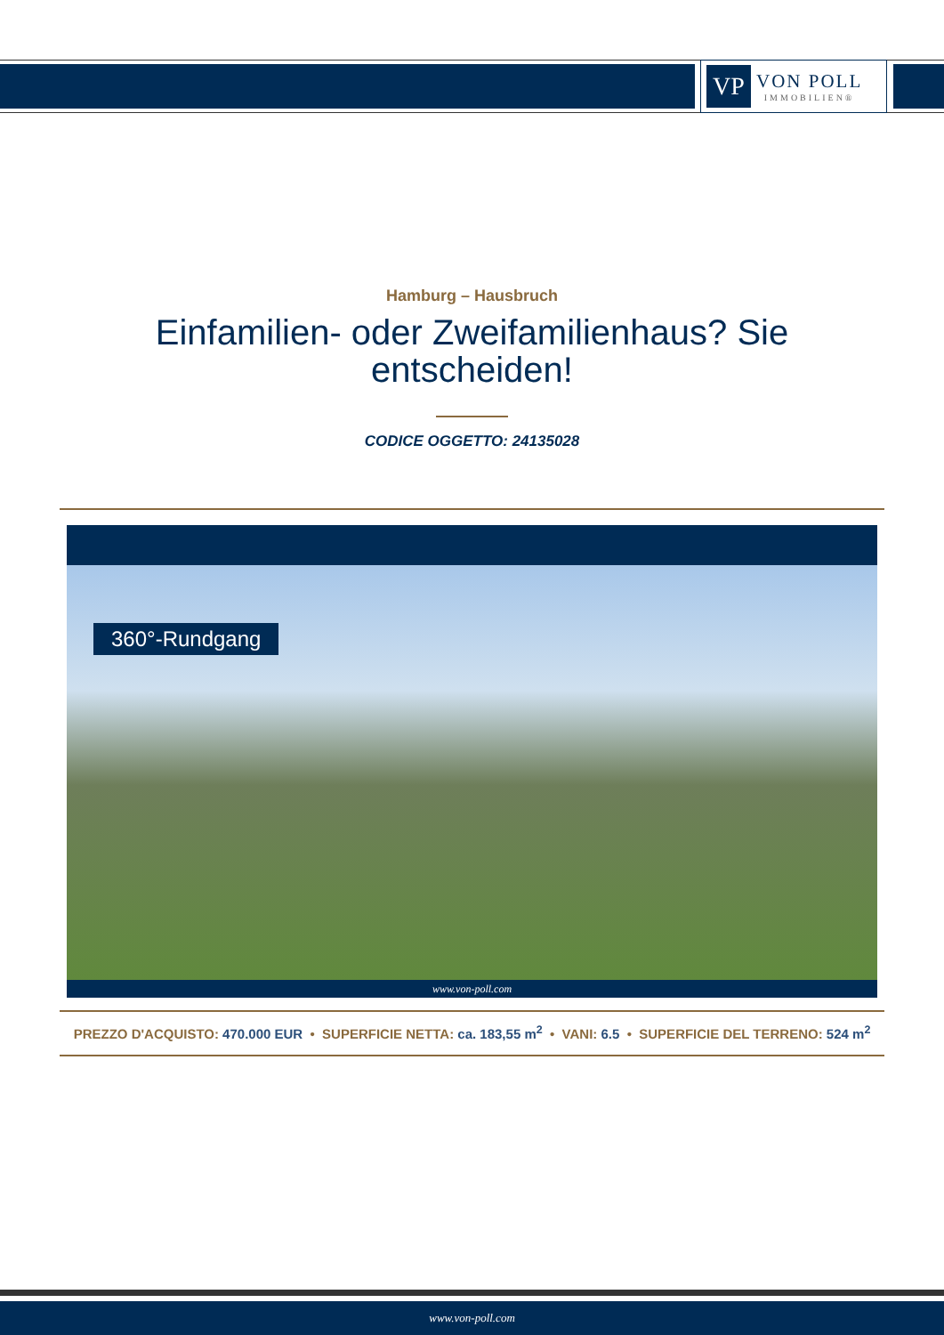VP
VON POLL
IMMOBILIEN®
Hamburg – Hausbruch
Einfamilien- oder Zweifamilienhaus? Sie
entscheiden!
CODICE OGGETTO: 24135028
360°-Rundgang
www.von-poll.com
PREZZO D'ACQUISTO: 470.000 EUR • SUPERFICIE NETTA: ca. 183,55 m<sup>2</sup> • VANI: 6.5 • SUPERFICIE DEL TERRENO: 524 m<sup>2</sup>
www.von-poll.com